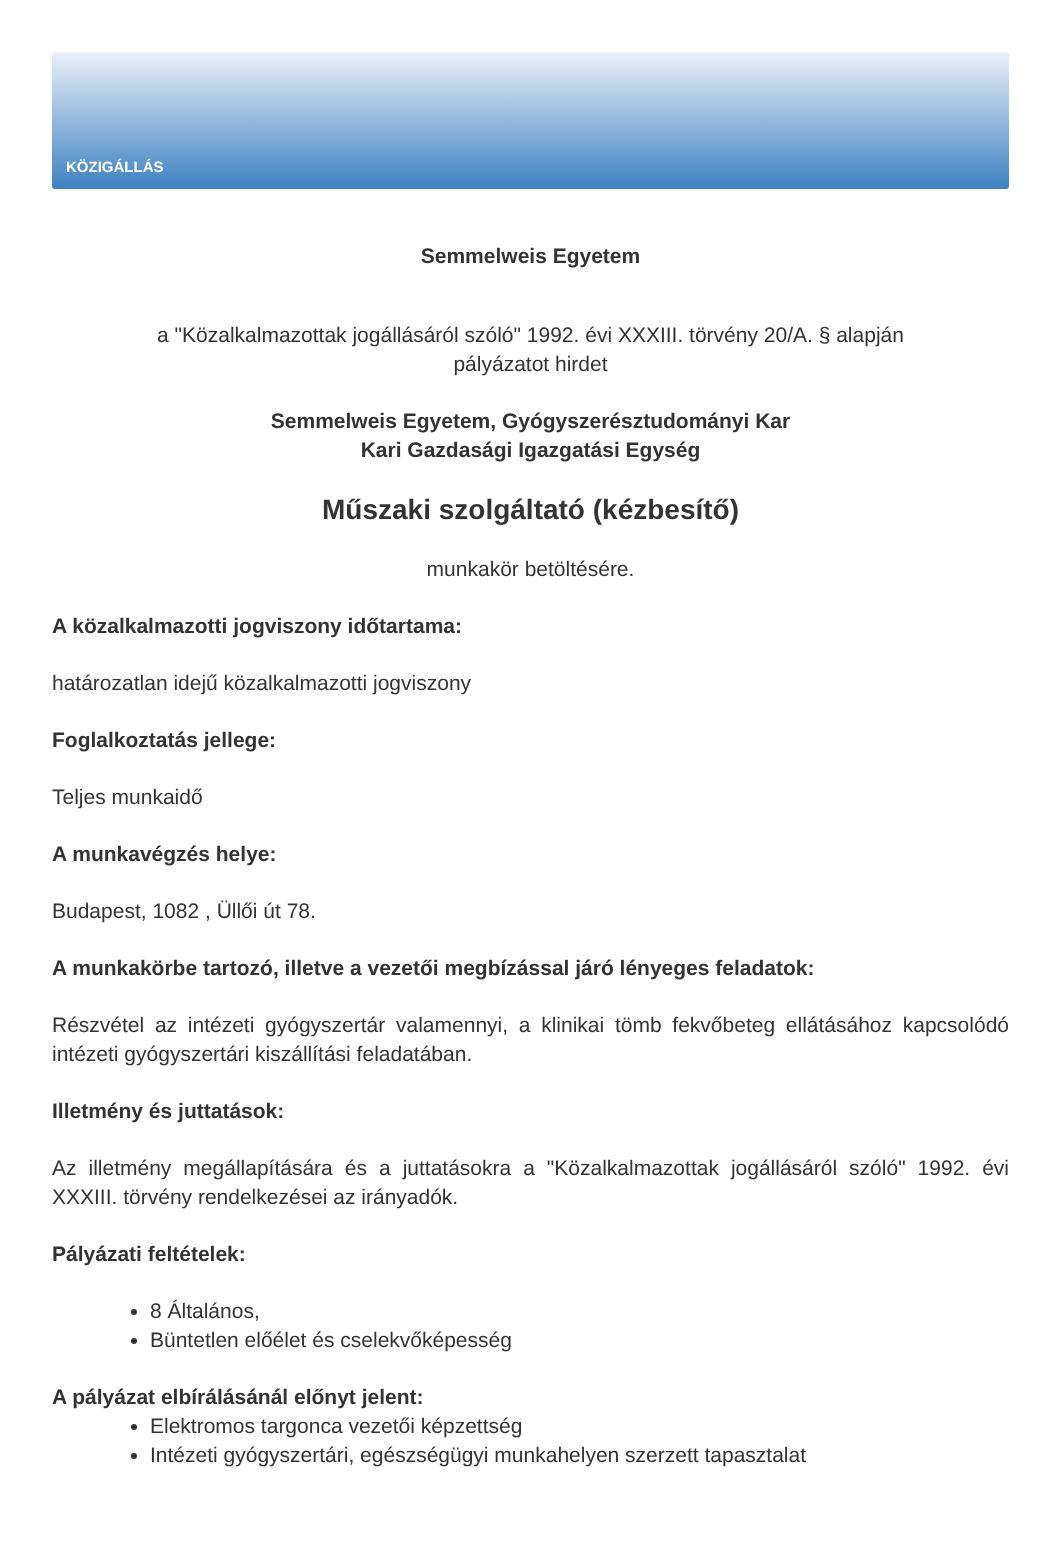KÖZIGÁLLÁS
Semmelweis Egyetem
a "Közalkalmazottak jogállásáról szóló" 1992. évi XXXIII. törvény 20/A. § alapján
pályázatot hirdet
Semmelweis Egyetem, Gyógyszerésztudományi Kar
Kari Gazdasági Igazgatási Egység
Műszaki szolgáltató (kézbesítő)
munkakör betöltésére.
A közalkalmazotti jogviszony időtartama:
határozatlan idejű közalkalmazotti jogviszony
Foglalkoztatás jellege:
Teljes munkaidő
A munkavégzés helye:
Budapest, 1082 , Üllői út 78.
A munkakörbe tartozó, illetve a vezetői megbízással járó lényeges feladatok:
Részvétel az intézeti gyógyszertár valamennyi, a klinikai tömb fekvőbeteg ellátásához kapcsolódó intézeti gyógyszertári kiszállítási feladatában.
Illetmény és juttatások:
Az illetmény megállapítására és a juttatásokra a "Közalkalmazottak jogállásáról szóló" 1992. évi XXXIII. törvény rendelkezései az irányadók.
Pályázati feltételek:
8 Általános,
Büntetlen előélet és cselekvőképesség
A pályázat elbírálásánál előnyt jelent:
Elektromos targonca vezetői képzettség
Intézeti gyógyszertári, egészségügyi munkahelyen szerzett tapasztalat